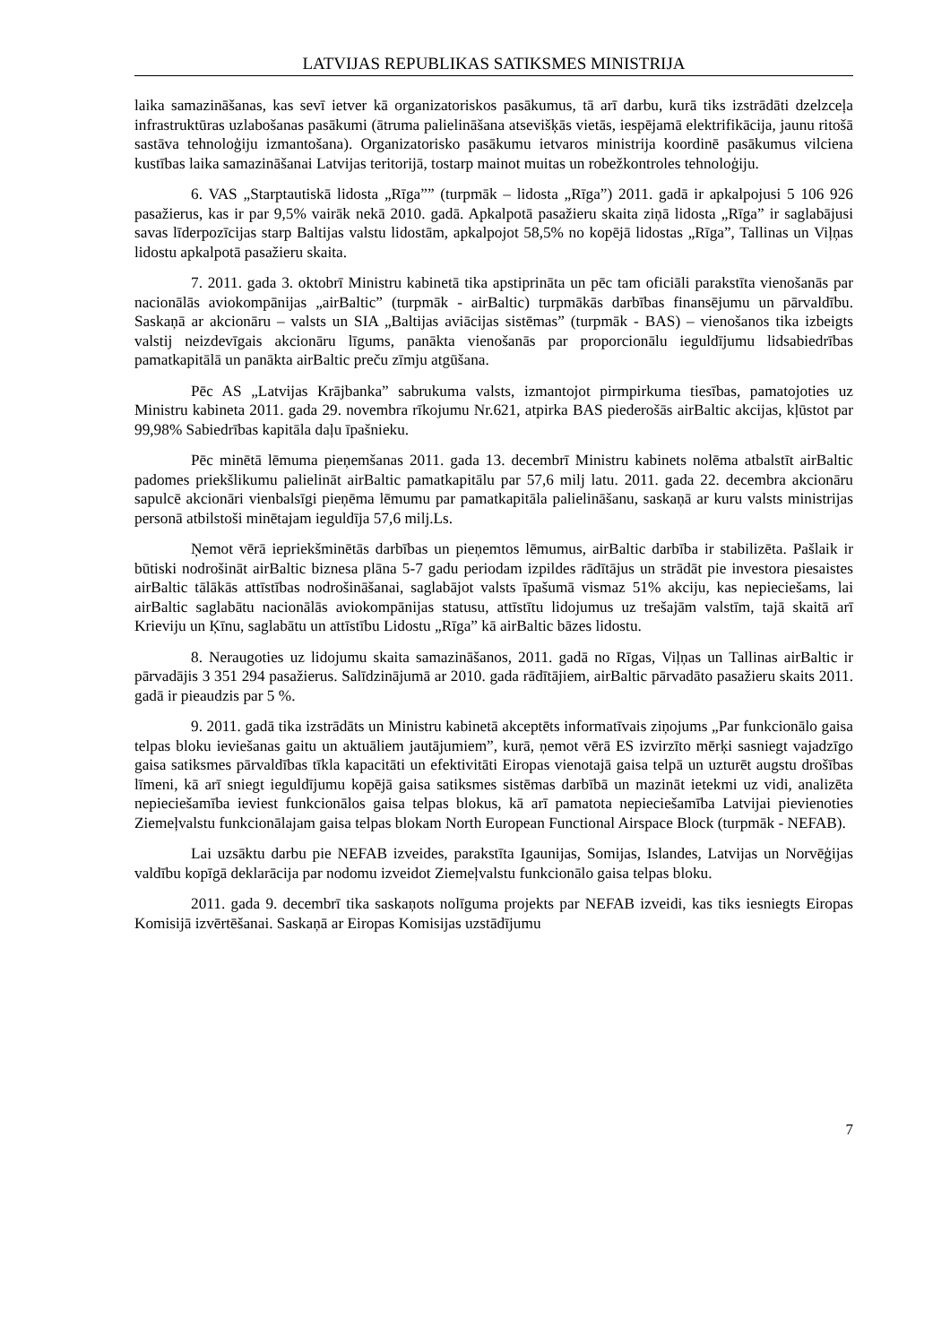LATVIJAS REPUBLIKAS SATIKSMES MINISTRIJA
laika samazināšanas, kas sevī ietver kā organizatoriskos pasākumus, tā arī darbu, kurā tiks izstrādāti dzelzceļa infrastruktūras uzlabošanas pasākumi (ātruma palielināšana atsevišķās vietās, iespējamā elektrifikācija, jaunu ritošā sastāva tehnoloģiju izmantošana). Organizatorisko pasākumu ietvaros ministrija koordinē pasākumus vilciena kustības laika samazināšanai Latvijas teritorijā, tostarp mainot muitas un robežkontroles tehnoloģiju.
6. VAS „Starptautiskā lidosta „Rīga”” (turpmāk – lidosta „Rīga”) 2011. gadā ir apkalpojusi 5 106 926 pasažierus, kas ir par 9,5% vairāk nekā 2010. gadā. Apkalpotā pasažieru skaita ziņā lidosta „Rīga” ir saglabājusi savas līderpozīcijas starp Baltijas valstu lidostām, apkalpojot 58,5% no kopējā lidostas „Rīga”, Tallinas un Viļņas lidostu apkalpotā pasažieru skaita.
7. 2011. gada 3. oktobrī Ministru kabinetā tika apstiprināta un pēc tam oficiāli parakstīta vienošanās par nacionālās aviokompānijas „airBaltic” (turpmāk - airBaltic) turpmākās darbības finansējumu un pārvaldību. Saskaņā ar akcionāru – valsts un SIA „Baltijas aviācijas sistēmas” (turpmāk - BAS) – vienošanos tika izbeigts valstij neizdevīgais akcionāru līgums, panākta vienošanās par proporcionālu ieguldījumu lidsabiedrības pamatkapitālā un panākta airBaltic preču zīmju atgūšana.
Pēc AS „Latvijas Krājbanka” sabrukuma valsts, izmantojot pirmpirkuma tiesības, pamatojoties uz Ministru kabineta 2011. gada 29. novembra rīkojumu Nr.621, atpirka BAS piederošās airBaltic akcijas, kļūstot par 99,98% Sabiedrības kapitāla daļu īpašnieku.
Pēc minētā lēmuma pieņemšanas 2011. gada 13. decembrī Ministru kabinets nolēma atbalstīt airBaltic padomes priekšlikumu palielināt airBaltic pamatkapitālu par 57,6 milj latu. 2011. gada 22. decembra akcionāru sapulcē akcionāri vienbalsīgi pieņēma lēmumu par pamatkapitāla palielināšanu, saskaņā ar kuru valsts ministrijas personā atbilstoši minētajam ieguldīja 57,6 milj.Ls.
Ņemot vērā iepriekšminētās darbības un pieņemtos lēmumus, airBaltic darbība ir stabilizēta. Pašlaik ir būtiski nodrošināt airBaltic biznesa plāna 5-7 gadu periodam izpildes rādītājus un strādāt pie investora piesaistes airBaltic tālākās attīstības nodrošināšanai, saglabājot valsts īpašumā vismaz 51% akciju, kas nepieciešams, lai airBaltic saglabātu nacionālās aviokompānijas statusu, attīstītu lidojumus uz trešajām valstīm, tajā skaitā arī Krieviju un Ķīnu, saglabātu un attīstību Lidostu „Rīga” kā airBaltic bāzes lidostu.
8. Neraugoties uz lidojumu skaita samazināšanos, 2011. gadā no Rīgas, Viļņas un Tallinas airBaltic ir pārvadājis 3 351 294 pasažierus. Salīdzinājumā ar 2010. gada rādītājiem, airBaltic pārvadāto pasažieru skaits 2011. gadā ir pieaudzis par 5 %.
9. 2011. gadā tika izstrādāts un Ministru kabinetā akceptēts informatīvais ziņojums „Par funkcionālo gaisa telpas bloku ieviešanas gaitu un aktuāliem jautājumiem”, kurā, ņemot vērā ES izvirzīto mērķi sasniegt vajadzīgo gaisa satiksmes pārvaldības tīkla kapacitāti un efektivitāti Eiropas vienotajā gaisa telpā un uzturēt augstu drošības līmeni, kā arī sniegt ieguldījumu kopējā gaisa satiksmes sistēmas darbībā un mazināt ietekmi uz vidi, analizēta nepieciešamība ieviest funkcionālos gaisa telpas blokus, kā arī pamatota nepieciešamība Latvijai pievienoties Ziemeļvalstu funkcionālajam gaisa telpas blokam North European Functional Airspace Block (turpmāk - NEFAB).
Lai uzsāktu darbu pie NEFAB izveides, parakstīta Igaunijas, Somijas, Islandes, Latvijas un Norvēģijas valdību kopīgā deklarācija par nodomu izveidot Ziemeļvalstu funkcionālo gaisa telpas bloku.
2011. gada 9. decembrī tika saskaņots nolīguma projekts par NEFAB izveidi, kas tiks iesniegts Eiropas Komisijā izvērtēšanai. Saskaņā ar Eiropas Komisijas uzstādījumu
7